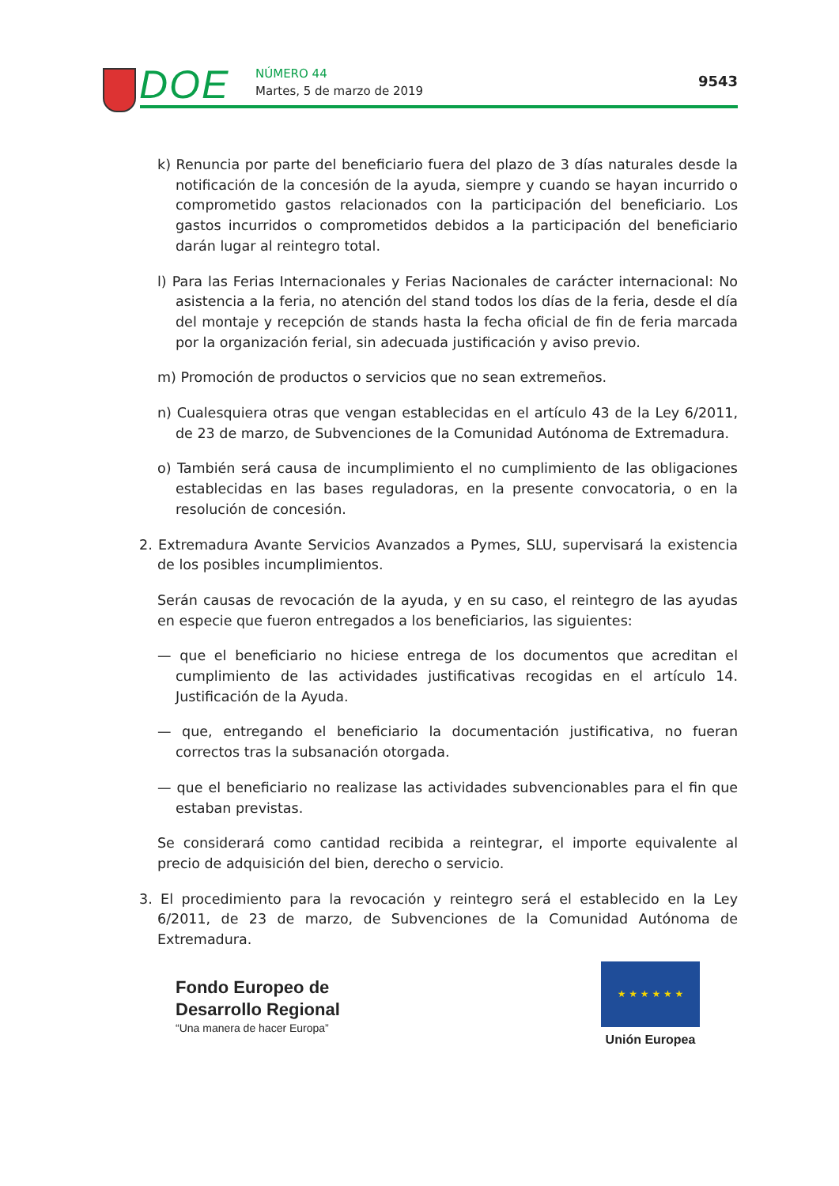DOE NÚMERO 44
Martes, 5 de marzo de 2019
9543
k) Renuncia por parte del beneficiario fuera del plazo de 3 días naturales desde la notificación de la concesión de la ayuda, siempre y cuando se hayan incurrido o comprometido gastos relacionados con la participación del beneficiario. Los gastos incurridos o comprometidos debidos a la participación del beneficiario darán lugar al reintegro total.
l) Para las Ferias Internacionales y Ferias Nacionales de carácter internacional: No asistencia a la feria, no atención del stand todos los días de la feria, desde el día del montaje y recepción de stands hasta la fecha oficial de fin de feria marcada por la organización ferial, sin adecuada justificación y aviso previo.
m) Promoción de productos o servicios que no sean extremeños.
n) Cualesquiera otras que vengan establecidas en el artículo 43 de la Ley 6/2011, de 23 de marzo, de Subvenciones de la Comunidad Autónoma de Extremadura.
o) También será causa de incumplimiento el no cumplimiento de las obligaciones establecidas en las bases reguladoras, en la presente convocatoria, o en la resolución de concesión.
2. Extremadura Avante Servicios Avanzados a Pymes, SLU, supervisará la existencia de los posibles incumplimientos.
Serán causas de revocación de la ayuda, y en su caso, el reintegro de las ayudas en especie que fueron entregados a los beneficiarios, las siguientes:
— que el beneficiario no hiciese entrega de los documentos que acreditan el cumplimiento de las actividades justificativas recogidas en el artículo 14. Justificación de la Ayuda.
— que, entregando el beneficiario la documentación justificativa, no fueran correctos tras la subsanación otorgada.
— que el beneficiario no realizase las actividades subvencionables para el fin que estaban previstas.
Se considerará como cantidad recibida a reintegrar, el importe equivalente al precio de adquisición del bien, derecho o servicio.
3. El procedimiento para la revocación y reintegro será el establecido en la Ley 6/2011, de 23 de marzo, de Subvenciones de la Comunidad Autónoma de Extremadura.
Fondo Europeo de
Desarrollo Regional
“Una manera de hacer Europa”
★ ★ ★ ★ ★ ★
Unión Europea